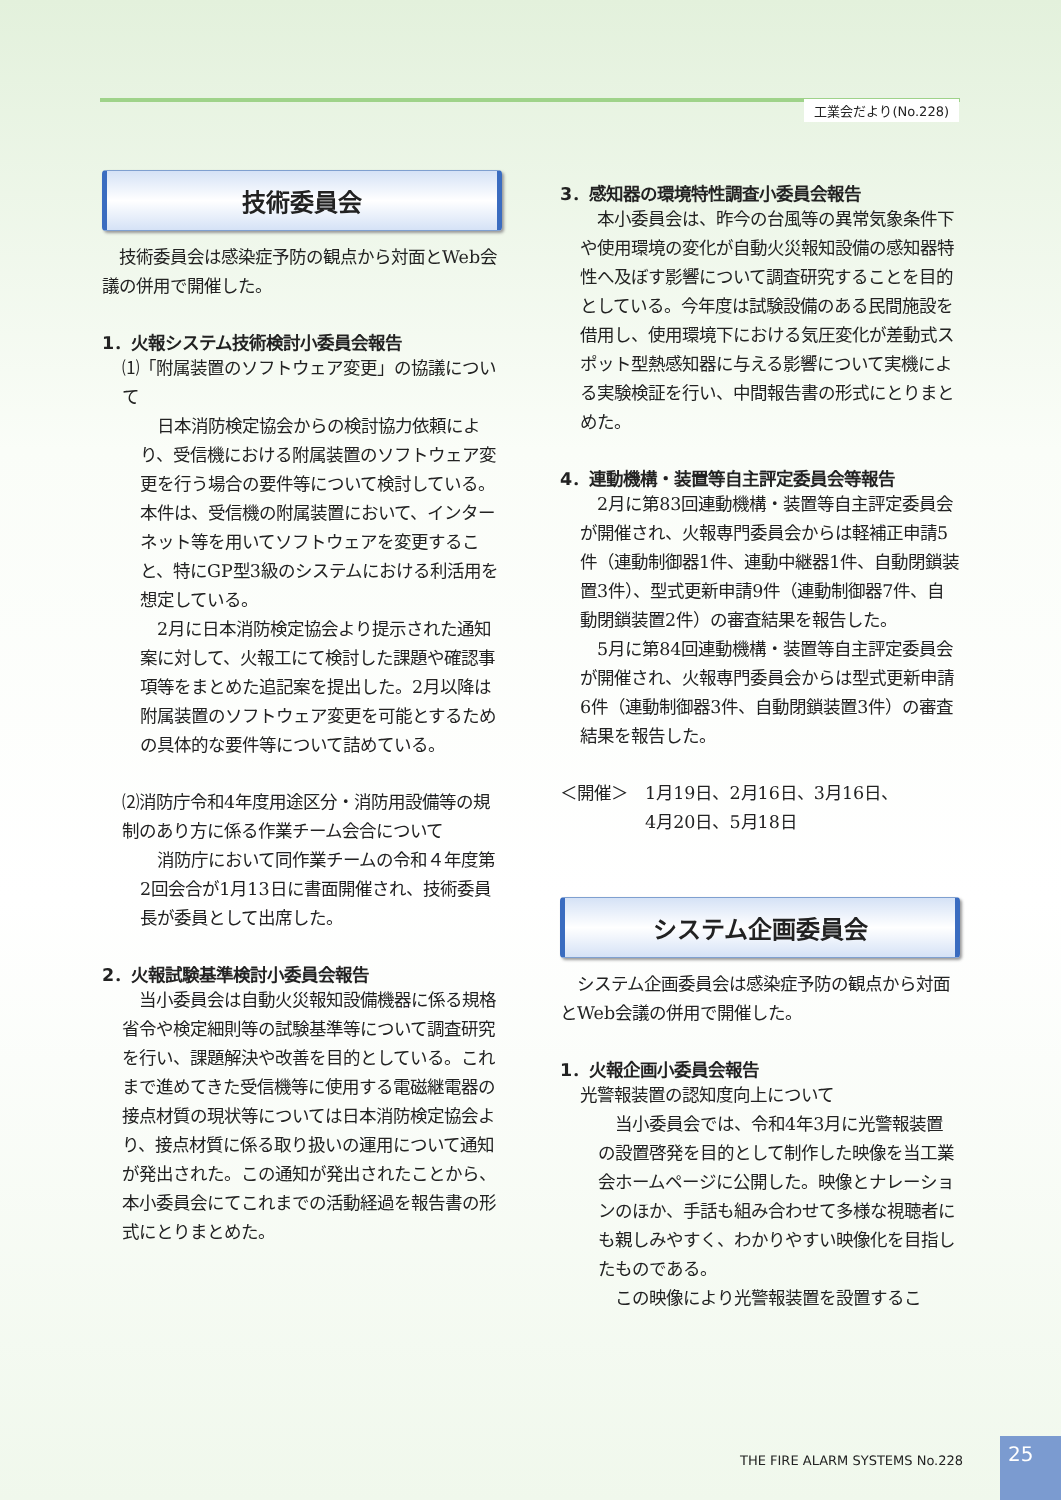工業会だより(No.228)
技術委員会
　技術委員会は感染症予防の観点から対面とWeb会議の併用で開催した。
1．火報システム技術検討小委員会報告
⑴「附属装置のソフトウェア変更」の協議について
　日本消防検定協会からの検討協力依頼により、受信機における附属装置のソフトウェア変更を行う場合の要件等について検討している。本件は、受信機の附属装置において、インターネット等を用いてソフトウェアを変更すること、特にGP型3級のシステムにおける利活用を想定している。
　2月に日本消防検定協会より提示された通知案に対して、火報工にて検討した課題や確認事項等をまとめた追記案を提出した。2月以降は附属装置のソフトウェア変更を可能とするための具体的な要件等について詰めている。
⑵消防庁令和4年度用途区分・消防用設備等の規制のあり方に係る作業チーム会合について
　消防庁において同作業チームの令和４年度第2回会合が1月13日に書面開催され、技術委員長が委員として出席した。
2．火報試験基準検討小委員会報告
　当小委員会は自動火災報知設備機器に係る規格省令や検定細則等の試験基準等について調査研究を行い、課題解決や改善を目的としている。これまで進めてきた受信機等に使用する電磁継電器の接点材質の現状等については日本消防検定協会より、接点材質に係る取り扱いの運用について通知が発出された。この通知が発出されたことから、本小委員会にてこれまでの活動経過を報告書の形式にとりまとめた。
3．感知器の環境特性調査小委員会報告
　本小委員会は、昨今の台風等の異常気象条件下や使用環境の変化が自動火災報知設備の感知器特性へ及ぼす影響について調査研究することを目的としている。今年度は試験設備のある民間施設を借用し、使用環境下における気圧変化が差動式スポット型熱感知器に与える影響について実機による実験検証を行い、中間報告書の形式にとりまとめた。
4．連動機構・装置等自主評定委員会等報告
　2月に第83回連動機構・装置等自主評定委員会が開催され、火報専門委員会からは軽補正申請5件（連動制御器1件、連動中継器1件、自動閉鎖装置3件）、型式更新申請9件（連動制御器7件、自動閉鎖装置2件）の審査結果を報告した。
　5月に第84回連動機構・装置等自主評定委員会が開催され、火報専門委員会からは型式更新申請6件（連動制御器3件、自動閉鎖装置3件）の審査結果を報告した。
＜開催＞　1月19日、2月16日、3月16日、
　　　　　4月20日、5月18日
システム企画委員会
　システム企画委員会は感染症予防の観点から対面とWeb会議の併用で開催した。
1．火報企画小委員会報告
光警報装置の認知度向上について
　当小委員会では、令和4年3月に光警報装置の設置啓発を目的として制作した映像を当工業会ホームページに公開した。映像とナレーションのほか、手話も組み合わせて多様な視聴者にも親しみやすく、わかりやすい映像化を目指したものである。
　この映像により光警報装置を設置するこ
THE FIRE ALARM SYSTEMS No.228
25